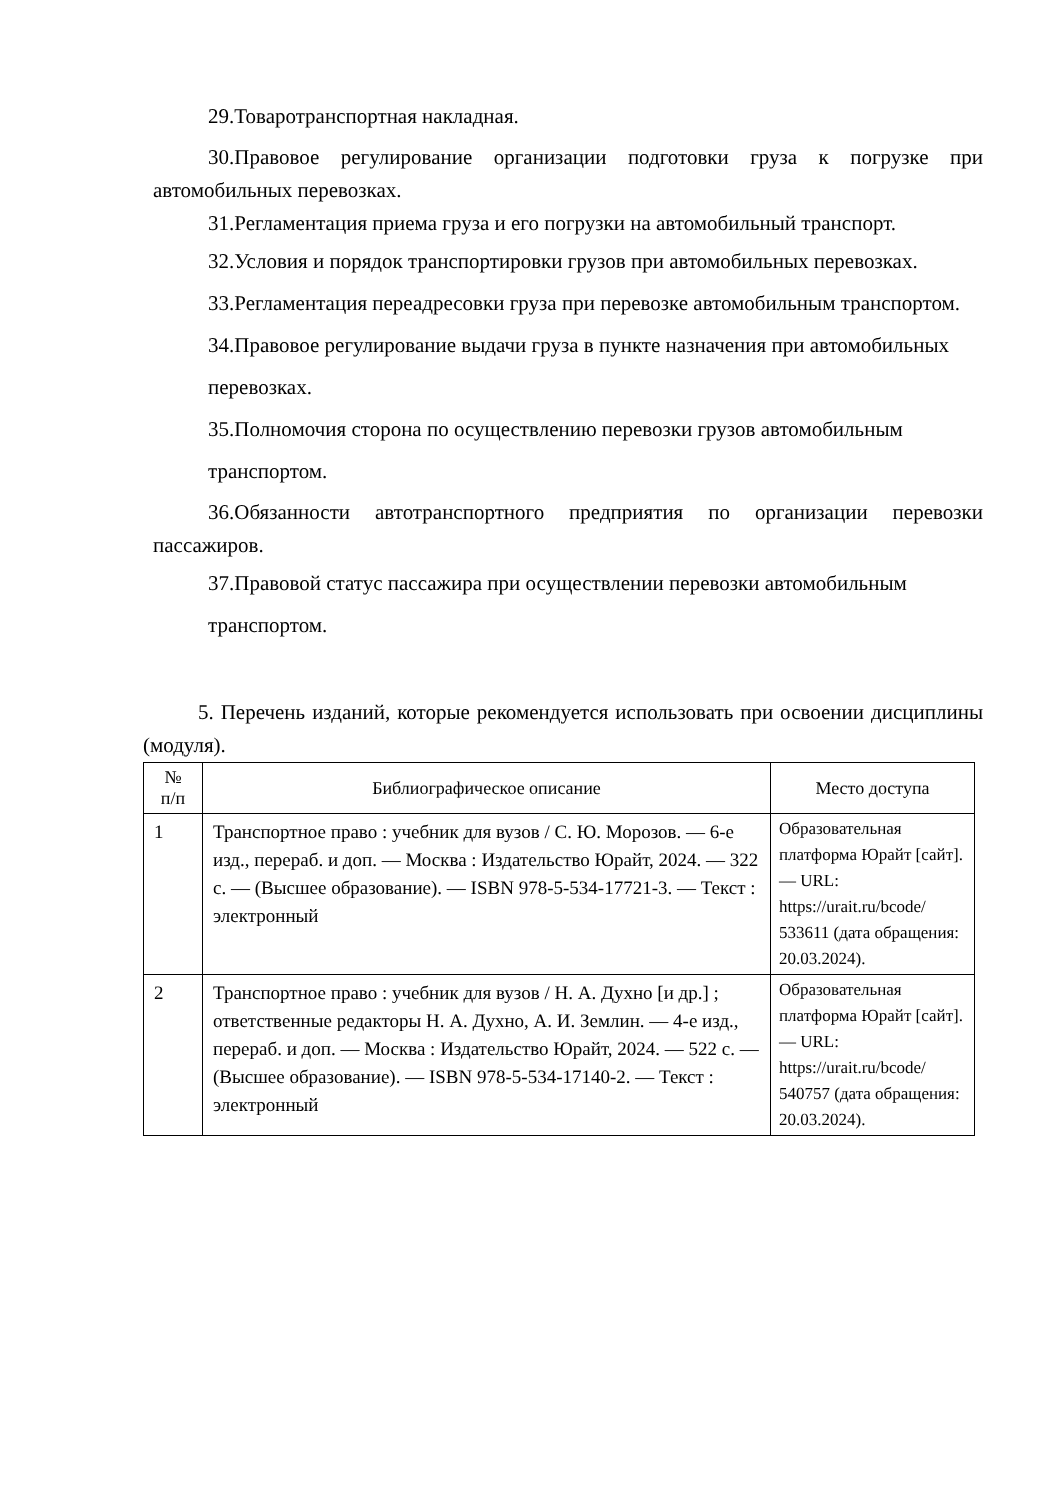29.Товаротранспортная накладная.
30.Правовое регулирование организации подготовки груза к погрузке при автомобильных перевозках.
31.Регламентация приема груза и его погрузки на автомобильный транспорт.
32.Условия и порядок транспортировки грузов при автомобильных перевозках.
33.Регламентация переадресовки груза при перевозке автомобильным транспортом.
34.Правовое регулирование выдачи груза в пункте назначения при автомобильных перевозках.
35.Полномочия сторона по осуществлению перевозки грузов автомобильным транспортом.
36.Обязанности автотранспортного предприятия по организации перевозки пассажиров.
37.Правовой статус пассажира при осуществлении перевозки автомобильным транспортом.
5. Перечень изданий, которые рекомендуется использовать при освоении дисциплины (модуля).
| № п/п | Библиографическое описание | Место доступа |
| --- | --- | --- |
| 1 | Транспортное право : учебник для вузов / С. Ю. Морозов. — 6-е изд., перераб. и доп. — Москва : Издательство Юрайт, 2024. — 322 с. — (Высшее образование). — ISBN 978-5-534-17721-3. — Текст : электронный | Образовательная платформа Юрайт [сайт]. — URL: https://urait.ru/bcode/ 533611 (дата обращения: 20.03.2024). |
| 2 | Транспортное право : учебник для вузов / Н. А. Духно [и др.] ; ответственные редакторы Н. А. Духно, А. И. Землин. — 4-е изд., перераб. и доп. — Москва : Издательство Юрайт, 2024. — 522 с. — (Высшее образование). — ISBN 978-5-534-17140-2. — Текст : электронный | Образовательная платформа Юрайт [сайт]. — URL: https://urait.ru/bcode/ 540757 (дата обращения: 20.03.2024). |